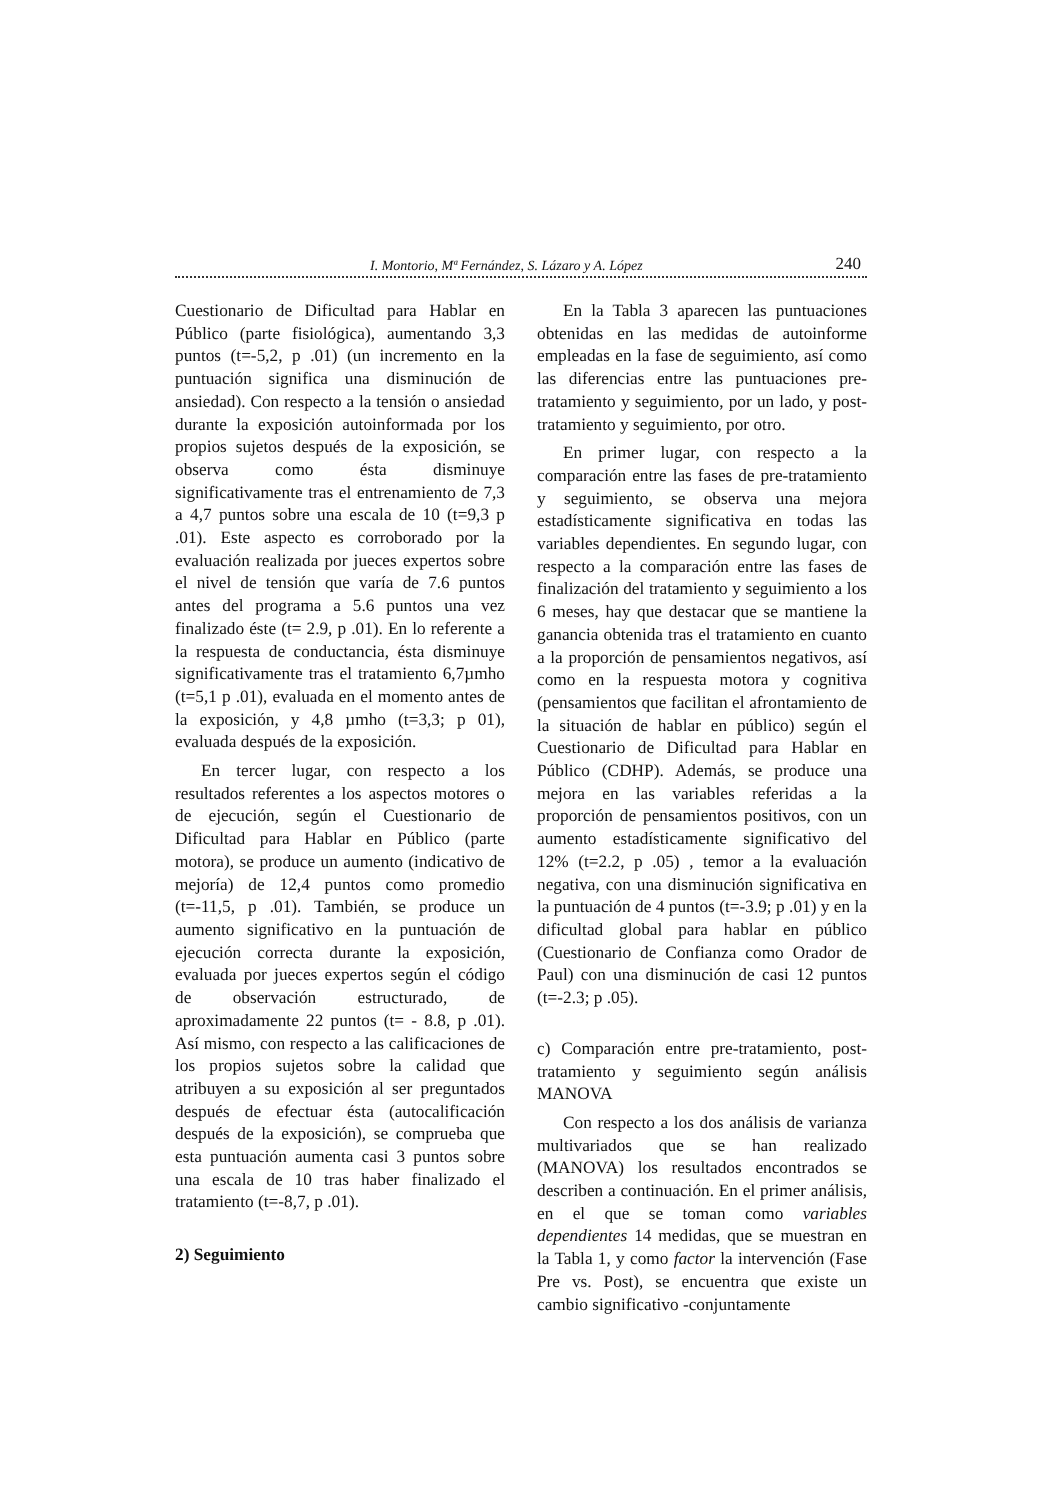I. Montorio, Mª Fernández, S. Lázaro y A. López 240
Cuestionario de Dificultad para Hablar en Público (parte fisiológica), aumentando 3,3 puntos (t=-5,2, p .01) (un incremento en la puntuación significa una disminución de ansiedad). Con respecto a la tensión o ansiedad durante la exposición autoinformada por los propios sujetos después de la exposición, se observa como ésta disminuye significativamente tras el entrenamiento de 7,3 a 4,7 puntos sobre una escala de 10 (t=9,3 p .01). Este aspecto es corroborado por la evaluación realizada por jueces expertos sobre el nivel de tensión que varía de 7.6 puntos antes del programa a 5.6 puntos una vez finalizado éste (t= 2.9, p .01). En lo referente a la respuesta de conductancia, ésta disminuye significativamente tras el tratamiento 6,7µmho (t=5,1 p .01), evaluada en el momento antes de la exposición, y 4,8 µmho (t=3,3; p 01), evaluada después de la exposición.
En tercer lugar, con respecto a los resultados referentes a los aspectos motores o de ejecución, según el Cuestionario de Dificultad para Hablar en Público (parte motora), se produce un aumento (indicativo de mejoría) de 12,4 puntos como promedio (t=-11,5, p .01). También, se produce un aumento significativo en la puntuación de ejecución correcta durante la exposición, evaluada por jueces expertos según el código de observación estructurado, de aproximadamente 22 puntos (t= - 8.8, p .01). Así mismo, con respecto a las calificaciones de los propios sujetos sobre la calidad que atribuyen a su exposición al ser preguntados después de efectuar ésta (autocalificación después de la exposición), se comprueba que esta puntuación aumenta casi 3 puntos sobre una escala de 10 tras haber finalizado el tratamiento (t=-8,7, p .01).
2) Seguimiento
En la Tabla 3 aparecen las puntuaciones obtenidas en las medidas de autoinforme empleadas en la fase de seguimiento, así como las diferencias entre las puntuaciones pre-tratamiento y seguimiento, por un lado, y post-tratamiento y seguimiento, por otro.
En primer lugar, con respecto a la comparación entre las fases de pre-tratamiento y seguimiento, se observa una mejora estadísticamente significativa en todas las variables dependientes. En segundo lugar, con respecto a la comparación entre las fases de finalización del tratamiento y seguimiento a los 6 meses, hay que destacar que se mantiene la ganancia obtenida tras el tratamiento en cuanto a la proporción de pensamientos negativos, así como en la respuesta motora y cognitiva (pensamientos que facilitan el afrontamiento de la situación de hablar en público) según el Cuestionario de Dificultad para Hablar en Público (CDHP). Además, se produce una mejora en las variables referidas a la proporción de pensamientos positivos, con un aumento estadísticamente significativo del 12% (t=2.2, p .05) , temor a la evaluación negativa, con una disminución significativa en la puntuación de 4 puntos (t=-3.9; p .01) y en la dificultad global para hablar en público (Cuestionario de Confianza como Orador de Paul) con una disminución de casi 12 puntos (t=-2.3; p .05).
c) Comparación entre pre-tratamiento, post-tratamiento y seguimiento según análisis MANOVA
Con respecto a los dos análisis de varianza multivariados que se han realizado (MANOVA) los resultados encontrados se describen a continuación. En el primer análisis, en el que se toman como variables dependientes 14 medidas, que se muestran en la Tabla 1, y como factor la intervención (Fase Pre vs. Post), se encuentra que existe un cambio significativo -conjuntamente